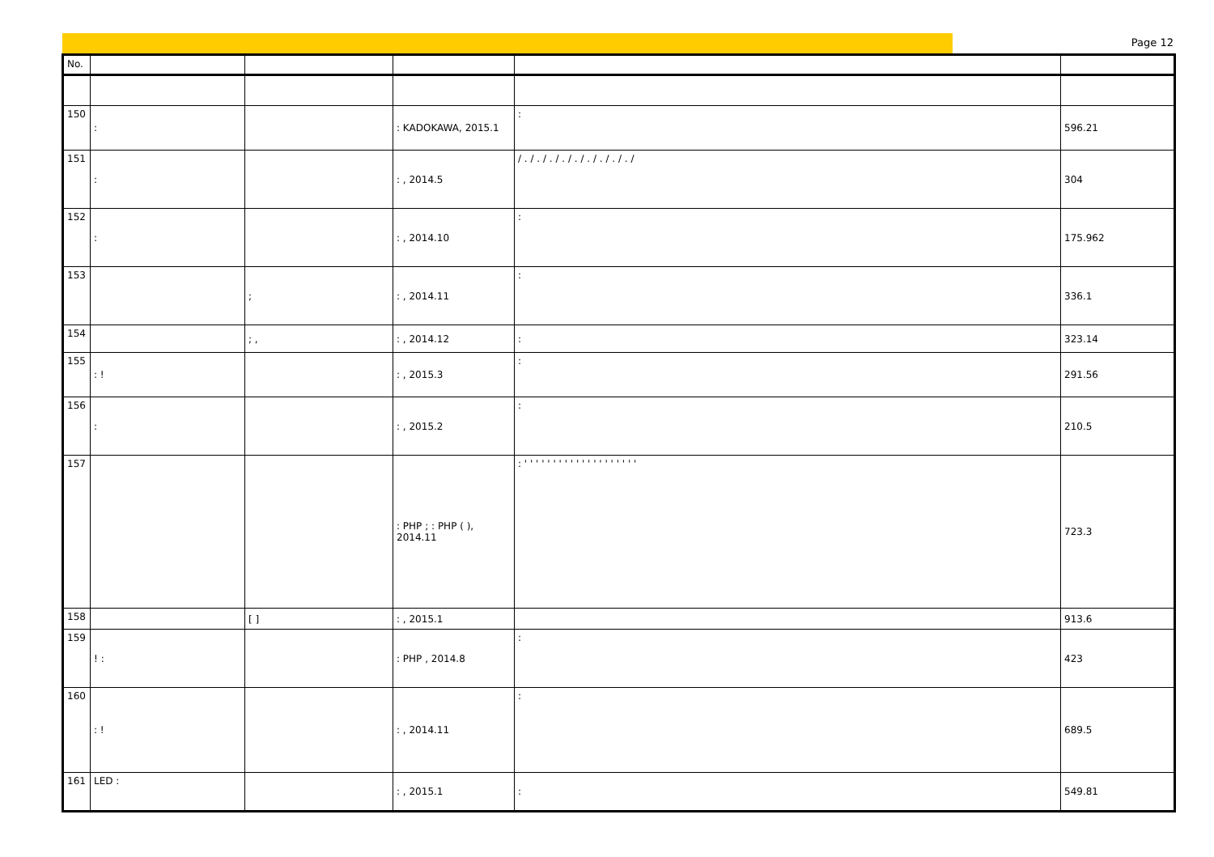Page 12
| No. | | | | | |
| --- | --- | --- | --- | --- | --- |
| 150 | : | | : KADOKAWA, 2015.1 | : | 596.21 |
| 151 | : | | : , 2014.5 | / . / . / . / . / . / . / . / . / . / | 304 |
| 152 | : | | : , 2014.10 | : | 175.962 |
| 153 | | ; | : , 2014.11 | : | 336.1 |
| 154 | | ; , | : , 2014.12 | : | 323.14 |
| 155 | : ! | | : , 2015.3 | : | 291.56 |
| 156 | : | | : , 2015.2 | : | 210.5 |
| 157 | | | : PHP ; : PHP ( ), 2014.11 | : ' ' ' ' ' ' ' ' ' ' ' ' ' ' ' ' ' ' ' ' | 723.3 |
| 158 | | [ ] | : , 2015.1 | | 913.6 |
| 159 | ! : | | : PHP , 2014.8 | : | 423 |
| 160 | : ! | | : , 2014.11 | : | 689.5 |
| 161 | LED : | | : , 2015.1 | : | 549.81 |